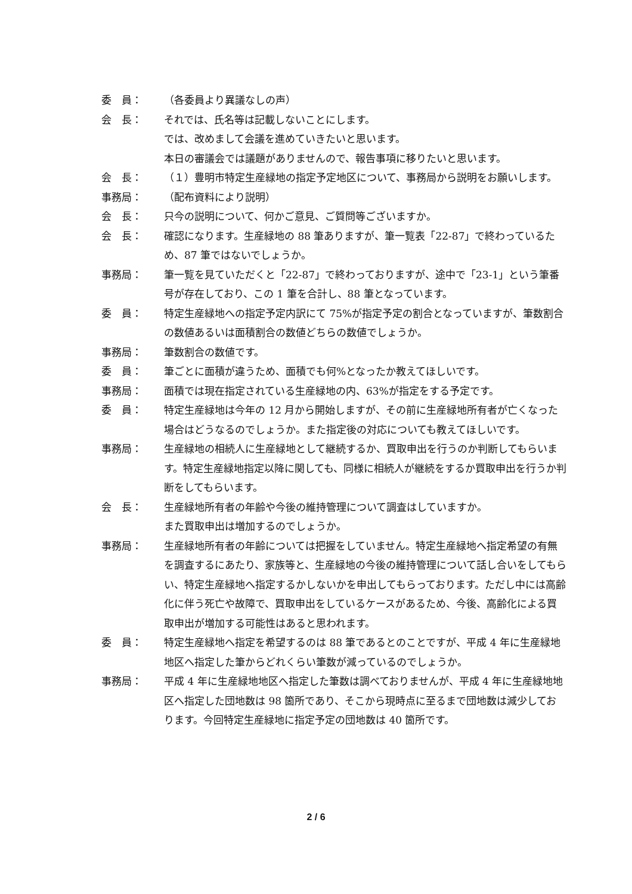委　員： （各委員より異議なしの声）
会　長： それでは、氏名等は記載しないことにします。
では、改めまして会議を進めていきたいと思います。
本日の審議会では議題がありませんので、報告事項に移りたいと思います。
会　長： （１）豊明市特定生産緑地の指定予定地区について、事務局から説明をお願いします。
事務局： （配布資料により説明）
会　長： 只今の説明について、何かご意見、ご質問等ございますか。
会　長： 確認になります。生産緑地の 88 筆ありますが、筆一覧表「22-87」で終わっているため、87 筆ではないでしょうか。
事務局： 筆一覧を見ていただくと「22-87」で終わっておりますが、途中で「23-1」という筆番号が存在しており、この 1 筆を合計し、88 筆となっています。
委　員： 特定生産緑地への指定予定内訳にて 75%が指定予定の割合となっていますが、筆数割合の数値あるいは面積割合の数値どちらの数値でしょうか。
事務局： 筆数割合の数値です。
委　員： 筆ごとに面積が違うため、面積でも何%となったか教えてほしいです。
事務局： 面積では現在指定されている生産緑地の内、63%が指定をする予定です。
委　員： 特定生産緑地は今年の 12 月から開始しますが、その前に生産緑地所有者が亡くなった場合はどうなるのでしょうか。また指定後の対応についても教えてほしいです。
事務局： 生産緑地の相続人に生産緑地として継続するか、買取申出を行うのか判断してもらいます。特定生産緑地指定以降に関しても、同様に相続人が継続をするか買取申出を行うか判断をしてもらいます。
会　長： 生産緑地所有者の年齢や今後の維持管理について調査はしていますか。
また買取申出は増加するのでしょうか。
事務局： 生産緑地所有者の年齢については把握をしていません。特定生産緑地へ指定希望の有無を調査するにあたり、家族等と、生産緑地の今後の維持管理について話し合いをしてもらい、特定生産緑地へ指定するかしないかを申出してもらっております。ただし中には高齢化に伴う死亡や故障で、買取申出をしているケースがあるため、今後、高齢化による買取申出が増加する可能性はあると思われます。
委　員： 特定生産緑地へ指定を希望するのは 88 筆であるとのことですが、平成 4 年に生産緑地地区へ指定した筆からどれくらい筆数が減っているのでしょうか。
事務局： 平成 4 年に生産緑地地区へ指定した筆数は調べておりませんが、平成 4 年に生産緑地地区へ指定した団地数は 98 箇所であり、そこから現時点に至るまで団地数は減少しております。今回特定生産緑地に指定予定の団地数は 40 箇所です。
2 / 6